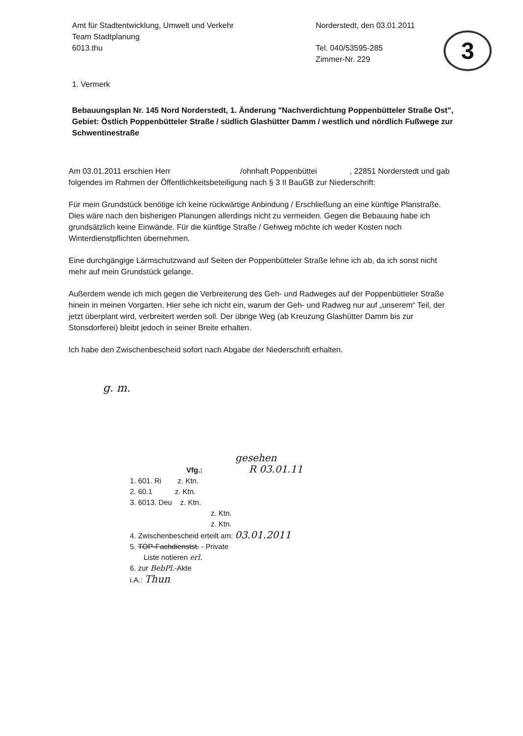Amt für Stadtentwicklung, Umwelt und Verkehr
Team Stadtplanung
6013.thu
Norderstedt, den 03.01.2011
Tel. 040/53595-285
Zimmer-Nr. 229
3
1. Vermerk
Bebauungsplan Nr. 145 Nord Norderstedt, 1. Änderung "Nachverdichtung Poppenbütteler Straße Ost",
Gebiet: Östlich Poppenbütteler Straße / südlich Glashütter Damm / westlich und nördlich Fußwege zur Schwentinestraße
Am 03.01.2011 erschien Herr /ohnhaft Poppenbüttei , 22851 Norderstedt und gab folgendes im Rahmen der Öffentlichkeitsbeteiligung nach § 3 II BauGB zur Niederschrift:
Für mein Grundstück benötige ich keine rückwärtige Anbindung / Erschließung an eine künftige Planstraße. Dies wäre nach den bisherigen Planungen allerdings nicht zu vermeiden. Gegen die Bebauung habe ich grundsätzlich keine Einwände. Für die künftige Straße / Gehweg möchte ich weder Kosten noch Winterdienstpflichten übernehmen.
Eine durchgängige Lärmschutzwand auf Seiten der Poppenbütteler Straße lehne ich ab, da ich sonst nicht mehr auf mein Grundstück gelange.
Außerdem wende ich mich gegen die Verbreiterung des Geh- und Radweges auf der Poppenbütteler Straße hinein in meinen Vorgarten. Hier sehe ich nicht ein, warum der Geh- und Radweg nur auf „unserem“ Teil, der jetzt überplant wird, verbreitert werden soll. Der übrige Weg (ab Kreuzung Glashütter Damm bis zur Stonsdorferei) bleibt jedoch in seiner Breite erhalten.
Ich habe den Zwischenbescheid sofort nach Abgabe der Niederschrift erhalten.
g. m.
gesehen
Vfg.: R 03.01.11
1. 601. Ri z. Ktn.
2. 60.1 z. Ktn.
3. 6013. Deu z. Ktn.
z. Ktn.
z. Ktn.
4. Zwischenbescheid erteilt am: 03.01.2011
5. TOP-Fachdienstst. - Private
Liste notieren erl.
6. zur BebPl.-Akte
i.A.: Thun